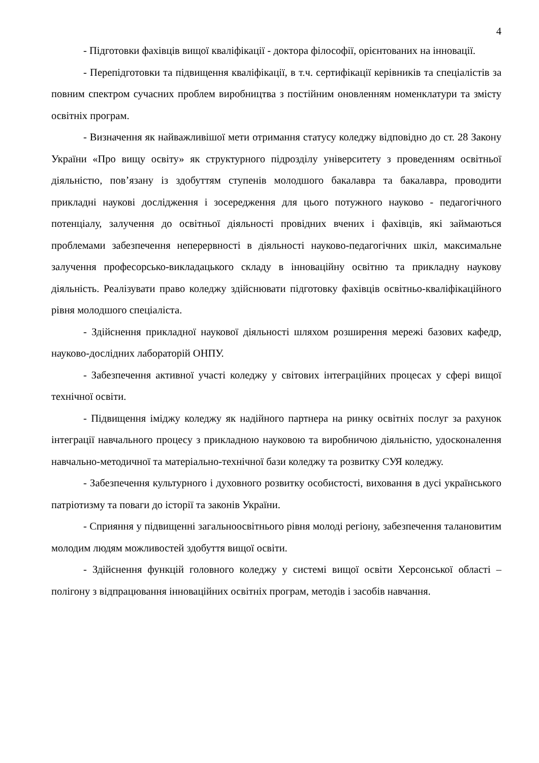4
- Підготовки фахівців вищої кваліфікації - доктора філософії, орієнтованих на інновації.
- Перепідготовки та підвищення кваліфікації, в т.ч. сертифікації керівників та спеціалістів за повним спектром сучасних проблем виробництва з постійним оновленням номенклатури та змісту освітніх програм.
- Визначення як найважливішої мети отримання статусу коледжу відповідно до ст. 28 Закону України «Про вищу освіту» як структурного підрозділу університету з проведенням освітньої діяльністю, пов’язану із здобуттям ступенів молодшого бакалавра та бакалавра, проводити прикладні наукові дослідження і зосередження для цього потужного науково - педагогічного потенціалу, залучення до освітньої діяльності провідних вчених і фахівців, які займаються проблемами забезпечення неперервності в діяльності науково-педагогічних шкіл, максимальне залучення професорсько-викладацького складу в інноваційну освітню та прикладну наукову діяльність. Реалізувати право коледжу здійснювати підготовку фахівців освітньо-кваліфікаційного рівня молодшого спеціаліста.
- Здійснення прикладної наукової діяльності шляхом розширення мережі базових кафедр, науково-дослідних лабораторій ОНПУ.
- Забезпечення активної участі коледжу у світових інтеграційних процесах у сфері вищої технічної освіти.
- Підвищення іміджу коледжу як надійного партнера на ринку освітніх послуг за рахунок інтеграції навчального процесу з прикладною науковою та виробничою діяльністю, удосконалення навчально-методичної та матеріально-технічної бази коледжу та розвитку СУЯ коледжу.
- Забезпечення культурного і духовного розвитку особистості, виховання в дусі українського патріотизму та поваги до історії та законів України.
- Сприяння у підвищенні загальноосвітнього рівня молоді регіону, забезпечення талановитим молодим людям можливостей здобуття вищої освіти.
- Здійснення функцій головного коледжу у системі вищої освіти Херсонської області – полігону з відпрацювання інноваційних освітніх програм, методів і засобів навчання.